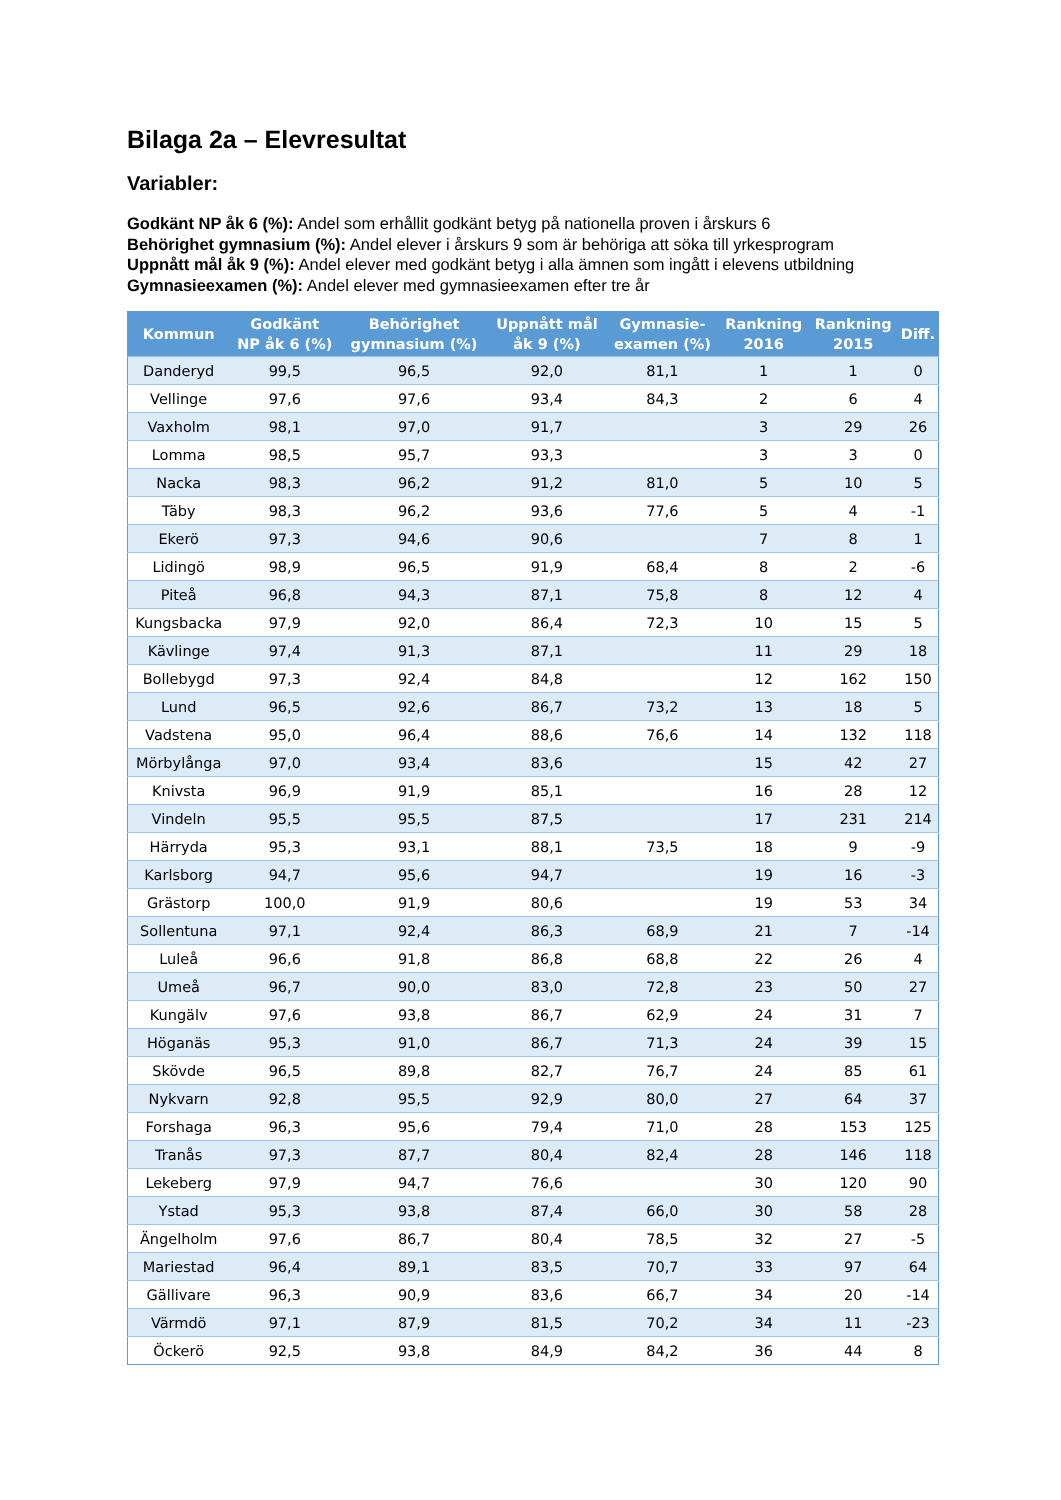Bilaga 2a – Elevresultat
Variabler:
Godkänt NP åk 6 (%): Andel som erhållit godkänt betyg på nationella proven i årskurs 6
Behörighet gymnasium (%): Andel elever i årskurs 9 som är behöriga att söka till yrkesprogram
Uppnått mål åk 9 (%): Andel elever med godkänt betyg i alla ämnen som ingått i elevens utbildning
Gymnasieexamen (%): Andel elever med gymnasieexamen efter tre år
| Kommun | Godkänt NP åk 6 (%) | Behörighet gymnasium (%) | Uppnått mål åk 9 (%) | Gymnasie- examen (%) | Rankning 2016 | Rankning 2015 | Diff. |
| --- | --- | --- | --- | --- | --- | --- | --- |
| Danderyd | 99,5 | 96,5 | 92,0 | 81,1 | 1 | 1 | 0 |
| Vellinge | 97,6 | 97,6 | 93,4 | 84,3 | 2 | 6 | 4 |
| Vaxholm | 98,1 | 97,0 | 91,7 | | 3 | 29 | 26 |
| Lomma | 98,5 | 95,7 | 93,3 | | 3 | 3 | 0 |
| Nacka | 98,3 | 96,2 | 91,2 | 81,0 | 5 | 10 | 5 |
| Täby | 98,3 | 96,2 | 93,6 | 77,6 | 5 | 4 | -1 |
| Ekerö | 97,3 | 94,6 | 90,6 | | 7 | 8 | 1 |
| Lidingö | 98,9 | 96,5 | 91,9 | 68,4 | 8 | 2 | -6 |
| Piteå | 96,8 | 94,3 | 87,1 | 75,8 | 8 | 12 | 4 |
| Kungsbacka | 97,9 | 92,0 | 86,4 | 72,3 | 10 | 15 | 5 |
| Kävlinge | 97,4 | 91,3 | 87,1 | | 11 | 29 | 18 |
| Bollebygd | 97,3 | 92,4 | 84,8 | | 12 | 162 | 150 |
| Lund | 96,5 | 92,6 | 86,7 | 73,2 | 13 | 18 | 5 |
| Vadstena | 95,0 | 96,4 | 88,6 | 76,6 | 14 | 132 | 118 |
| Mörbylånga | 97,0 | 93,4 | 83,6 | | 15 | 42 | 27 |
| Knivsta | 96,9 | 91,9 | 85,1 | | 16 | 28 | 12 |
| Vindeln | 95,5 | 95,5 | 87,5 | | 17 | 231 | 214 |
| Härryda | 95,3 | 93,1 | 88,1 | 73,5 | 18 | 9 | -9 |
| Karlsborg | 94,7 | 95,6 | 94,7 | | 19 | 16 | -3 |
| Grästorp | 100,0 | 91,9 | 80,6 | | 19 | 53 | 34 |
| Sollentuna | 97,1 | 92,4 | 86,3 | 68,9 | 21 | 7 | -14 |
| Luleå | 96,6 | 91,8 | 86,8 | 68,8 | 22 | 26 | 4 |
| Umeå | 96,7 | 90,0 | 83,0 | 72,8 | 23 | 50 | 27 |
| Kungälv | 97,6 | 93,8 | 86,7 | 62,9 | 24 | 31 | 7 |
| Höganäs | 95,3 | 91,0 | 86,7 | 71,3 | 24 | 39 | 15 |
| Skövde | 96,5 | 89,8 | 82,7 | 76,7 | 24 | 85 | 61 |
| Nykvarn | 92,8 | 95,5 | 92,9 | 80,0 | 27 | 64 | 37 |
| Forshaga | 96,3 | 95,6 | 79,4 | 71,0 | 28 | 153 | 125 |
| Tranås | 97,3 | 87,7 | 80,4 | 82,4 | 28 | 146 | 118 |
| Lekeberg | 97,9 | 94,7 | 76,6 | | 30 | 120 | 90 |
| Ystad | 95,3 | 93,8 | 87,4 | 66,0 | 30 | 58 | 28 |
| Ängelholm | 97,6 | 86,7 | 80,4 | 78,5 | 32 | 27 | -5 |
| Mariestad | 96,4 | 89,1 | 83,5 | 70,7 | 33 | 97 | 64 |
| Gällivare | 96,3 | 90,9 | 83,6 | 66,7 | 34 | 20 | -14 |
| Värmdö | 97,1 | 87,9 | 81,5 | 70,2 | 34 | 11 | -23 |
| Öckerö | 92,5 | 93,8 | 84,9 | 84,2 | 36 | 44 | 8 |